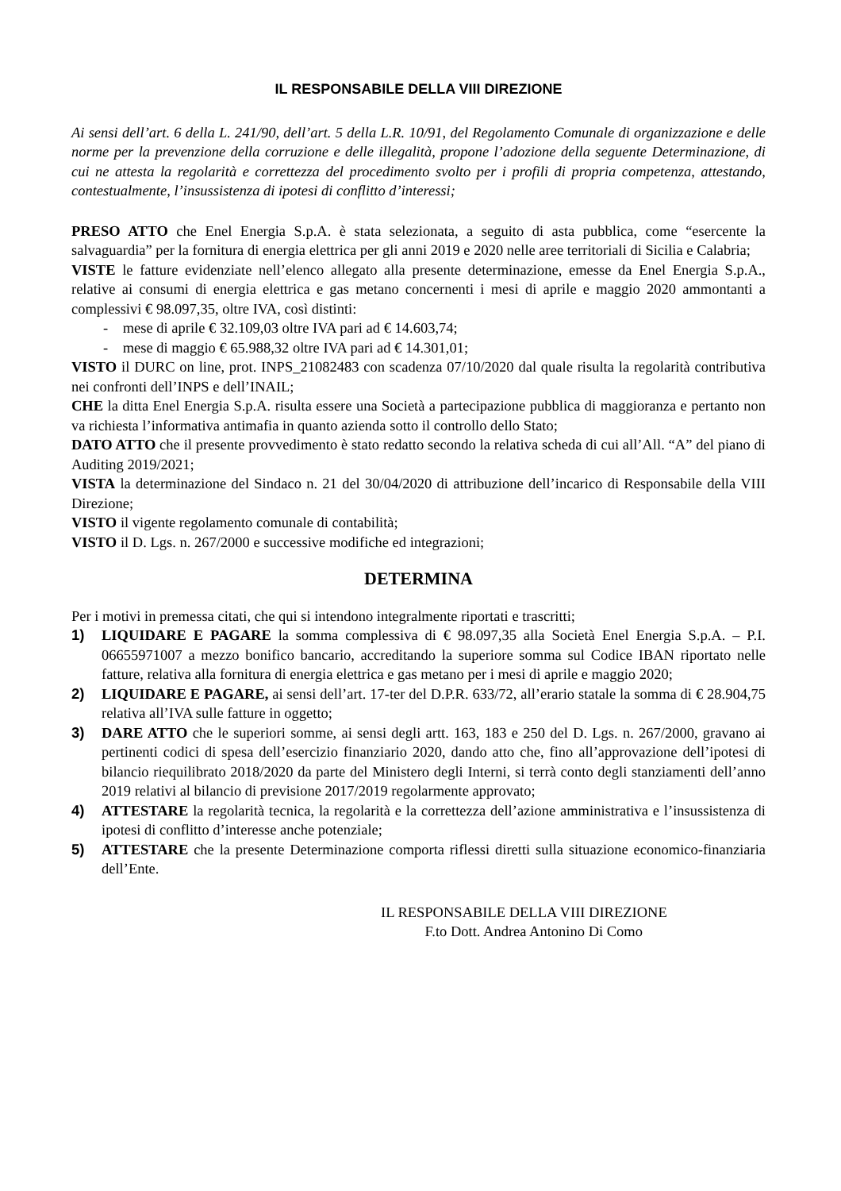IL RESPONSABILE DELLA VIII DIREZIONE
Ai sensi dell’art. 6 della L. 241/90, dell’art. 5 della L.R. 10/91, del Regolamento Comunale di organizzazione e delle norme per la prevenzione della corruzione e delle illegalità, propone l’adozione della seguente Determinazione, di cui ne attesta la regolarità e correttezza del procedimento svolto per i profili di propria competenza, attestando, contestualmente, l’insussistenza di ipotesi di conflitto d’interessi;
PRESO ATTO che Enel Energia S.p.A. è stata selezionata, a seguito di asta pubblica, come “esercente la salvaguardia” per la fornitura di energia elettrica per gli anni 2019 e 2020 nelle aree territoriali di Sicilia e Calabria;
VISTE le fatture evidenziate nell’elenco allegato alla presente determinazione, emesse da Enel Energia S.p.A., relative ai consumi di energia elettrica e gas metano concernenti i mesi di aprile e maggio 2020 ammontanti a complessivi € 98.097,35, oltre IVA, così distinti:
- mese di aprile € 32.109,03 oltre IVA pari ad € 14.603,74;
- mese di maggio € 65.988,32 oltre IVA pari ad € 14.301,01;
VISTO il DURC on line, prot. INPS_21082483 con scadenza 07/10/2020 dal quale risulta la regolarità contributiva nei confronti dell’INPS e dell’INAIL;
CHE la ditta Enel Energia S.p.A. risulta essere una Società a partecipazione pubblica di maggioranza e pertanto non va richiesta l’informativa antimafia in quanto azienda sotto il controllo dello Stato;
DATO ATTO che il presente provvedimento è stato redatto secondo la relativa scheda di cui all’All. “A” del piano di Auditing 2019/2021;
VISTA la determinazione del Sindaco n. 21 del 30/04/2020 di attribuzione dell’incarico di Responsabile della VIII Direzione;
VISTO il vigente regolamento comunale di contabilità;
VISTO il D. Lgs. n. 267/2000 e successive modifiche ed integrazioni;
DETERMINA
Per i motivi in premessa citati, che qui si intendono integralmente riportati e trascritti;
1) LIQUIDARE E PAGARE la somma complessiva di € 98.097,35 alla Società Enel Energia S.p.A. – P.I. 06655971007 a mezzo bonifico bancario, accreditando la superiore somma sul Codice IBAN riportato nelle fatture, relativa alla fornitura di energia elettrica e gas metano per i mesi di aprile e maggio 2020;
2) LIQUIDARE E PAGARE, ai sensi dell’art. 17-ter del D.P.R. 633/72, all’erario statale la somma di € 28.904,75 relativa all’IVA sulle fatture in oggetto;
3) DARE ATTO che le superiori somme, ai sensi degli artt. 163, 183 e 250 del D. Lgs. n. 267/2000, gravano ai pertinenti codici di spesa dell’esercizio finanziario 2020, dando atto che, fino all’approvazione dell’ipotesi di bilancio riequilibrato 2018/2020 da parte del Ministero degli Interni, si terrà conto degli stanziamenti dell’anno 2019 relativi al bilancio di previsione 2017/2019 regolarmente approvato;
4) ATTESTARE la regolarità tecnica, la regolarità e la correttezza dell’azione amministrativa e l’insussistenza di ipotesi di conflitto d’interesse anche potenziale;
5) ATTESTARE che la presente Determinazione comporta riflessi diretti sulla situazione economico-finanziaria dell’Ente.
IL RESPONSABILE DELLA VIII DIREZIONE
F.to Dott. Andrea Antonino Di Como